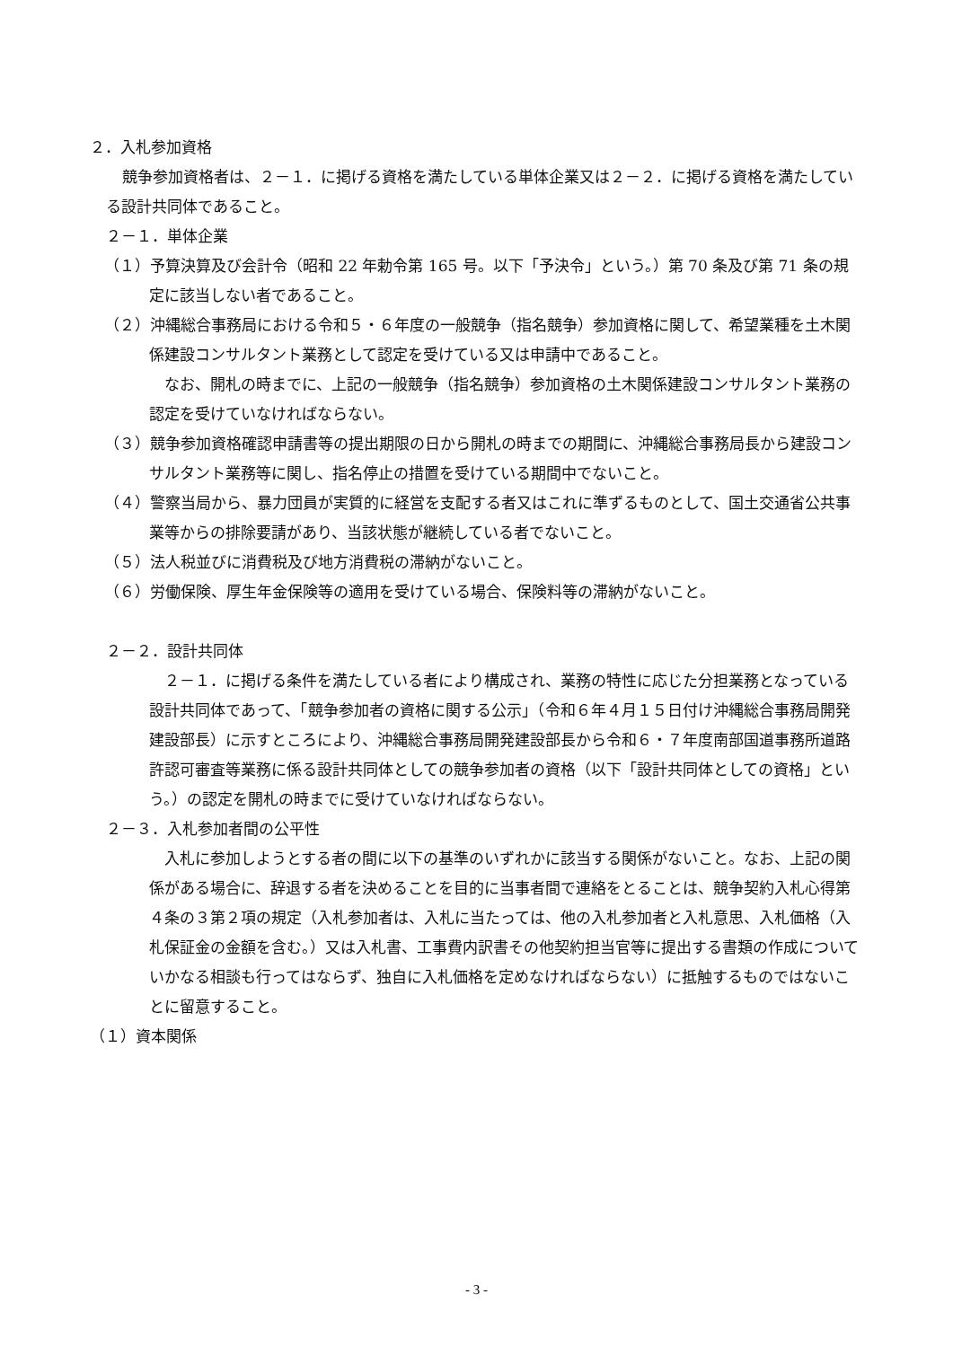２．入札参加資格
競争参加資格者は、２－１．に掲げる資格を満たしている単体企業又は２－２．に掲げる資格を満たしている設計共同体であること。
２－１．単体企業
（１）予算決算及び会計令（昭和 22 年勅令第 165 号。以下「予決令」という。）第 70 条及び第 71 条の規定に該当しない者であること。
（２）沖縄総合事務局における令和５・６年度の一般競争（指名競争）参加資格に関して、希望業種を土木関係建設コンサルタント業務として認定を受けている又は申請中であること。
なお、開札の時までに、上記の一般競争（指名競争）参加資格の土木関係建設コンサルタント業務の認定を受けていなければならない。
（３）競争参加資格確認申請書等の提出期限の日から開札の時までの期間に、沖縄総合事務局長から建設コンサルタント業務等に関し、指名停止の措置を受けている期間中でないこと。
（４）警察当局から、暴力団員が実質的に経営を支配する者又はこれに準ずるものとして、国土交通省公共事業等からの排除要請があり、当該状態が継続している者でないこと。
（５）法人税並びに消費税及び地方消費税の滞納がないこと。
（６）労働保険、厚生年金保険等の適用を受けている場合、保険料等の滞納がないこと。
２－２．設計共同体
２－１．に掲げる条件を満たしている者により構成され、業務の特性に応じた分担業務となっている設計共同体であって、「競争参加者の資格に関する公示」（令和６年４月１５日付け沖縄総合事務局開発建設部長）に示すところにより、沖縄総合事務局開発建設部長から令和６・７年度南部国道事務所道路許認可審査等業務に係る設計共同体としての競争参加者の資格（以下「設計共同体としての資格」という。）の認定を開札の時までに受けていなければならない。
２－３．入札参加者間の公平性
入札に参加しようとする者の間に以下の基準のいずれかに該当する関係がないこと。なお、上記の関係がある場合に、辞退する者を決めることを目的に当事者間で連絡をとることは、競争契約入札心得第４条の３第２項の規定（入札参加者は、入札に当たっては、他の入札参加者と入札意思、入札価格（入札保証金の金額を含む。）又は入札書、工事費内訳書その他契約担当官等に提出する書類の作成についていかなる相談も行ってはならず、独自に入札価格を定めなければならない）に抵触するものではないことに留意すること。
（１）資本関係
- 3 -